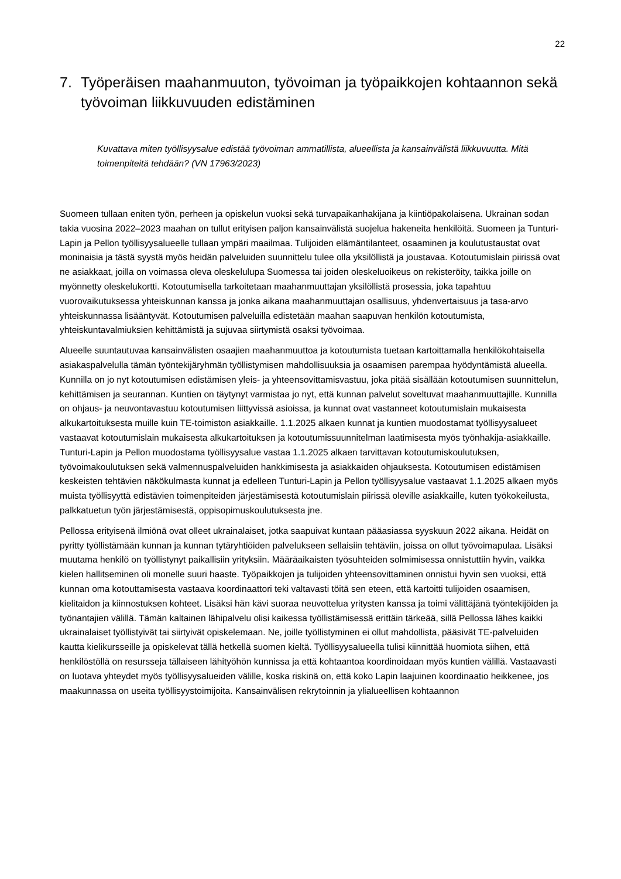22
7. Työperäisen maahanmuuton, työvoiman ja työpaikkojen kohtaannon sekä työvoiman liikkuvuuden edistäminen
Kuvattava miten työllisyysalue edistää työvoiman ammatillista, alueellista ja kansainvälistä liikkuvuutta. Mitä toimenpiteitä tehdään? (VN 17963/2023)
Suomeen tullaan eniten työn, perheen ja opiskelun vuoksi sekä turvapaikanhakijana ja kiintiöpakolaisena. Ukrainan sodan takia vuosina 2022–2023 maahan on tullut erityisen paljon kansainvälistä suojelua hakeneita henkilöitä. Suomeen ja Tunturi-Lapin ja Pellon työllisyysalueelle tullaan ympäri maailmaa. Tulijoiden elämäntilanteet, osaaminen ja koulutustaustat ovat moninaisia ja tästä syystä myös heidän palveluiden suunnittelu tulee olla yksilöllistä ja joustavaa. Kotoutumislain piirissä ovat ne asiakkaat, joilla on voimassa oleva oleskelulupa Suomessa tai joiden oleskeluoikeus on rekisteröity, taikka joille on myönnetty oleskelukortti. Kotoutumisella tarkoitetaan maahanmuuttajan yksilöllistä prosessia, joka tapahtuu vuorovaikutuksessa yhteiskunnan kanssa ja jonka aikana maahanmuuttajan osallisuus, yhdenvertaisuus ja tasa-arvo yhteiskunnassa lisääntyvät. Kotoutumisen palveluilla edistetään maahan saapuvan henkilön kotoutumista, yhteiskuntavalmiuksien kehittämistä ja sujuvaa siirtymistä osaksi työvoimaa.
Alueelle suuntautuvaa kansainvälisten osaajien maahanmuuttoa ja kotoutumista tuetaan kartoittamalla henkilökohtaisella asiakaspalvelulla tämän työntekijäryhmän työllistymisen mahdollisuuksia ja osaamisen parempaa hyödyntämistä alueella. Kunnilla on jo nyt kotoutumisen edistämisen yleis- ja yhteensovittamisvastuu, joka pitää sisällään kotoutumisen suunnittelun, kehittämisen ja seurannan. Kuntien on täytynyt varmistaa jo nyt, että kunnan palvelut soveltuvat maahanmuuttajille. Kunnilla on ohjaus- ja neuvontavastuu kotoutumisen liittyvissä asioissa, ja kunnat ovat vastanneet kotoutumislain mukaisesta alkukartoituksesta muille kuin TE-toimiston asiakkaille. 1.1.2025 alkaen kunnat ja kuntien muodostamat työllisyysalueet vastaavat kotoutumislain mukaisesta alkukartoituksen ja kotoutumissuunnitelman laatimisesta myös työnhakija-asiakkaille. Tunturi-Lapin ja Pellon muodostama työllisyysalue vastaa 1.1.2025 alkaen tarvittavan kotoutumiskoulutuksen, työvoimakoulutuksen sekä valmennuspalveluiden hankkimisesta ja asiakkaiden ohjauksesta. Kotoutumisen edistämisen keskeisten tehtävien näkökulmasta kunnat ja edelleen Tunturi-Lapin ja Pellon työllisyysalue vastaavat 1.1.2025 alkaen myös muista työllisyyttä edistävien toimenpiteiden järjestämisestä kotoutumislain piirissä oleville asiakkaille, kuten työkokeilusta, palkkatuetun työn järjestämisestä, oppisopimuskoulutuksesta jne.
Pellossa erityisenä ilmiönä ovat olleet ukrainalaiset, jotka saapuivat kuntaan pääasiassa syyskuun 2022 aikana. Heidät on pyritty työllistämään kunnan ja kunnan tytäryhtiöiden palvelukseen sellaisiin tehtäviin, joissa on ollut työvoimapulaa. Lisäksi muutama henkilö on työllistynyt paikallisiin yrityksiin. Määräaikaisten työsuhteiden solmimisessa onnistuttiin hyvin, vaikka kielen hallitseminen oli monelle suuri haaste. Työpaikkojen ja tulijoiden yhteensovittaminen onnistui hyvin sen vuoksi, että kunnan oma kotouttamisesta vastaava koordinaattori teki valtavasti töitä sen eteen, että kartoitti tulijoiden osaamisen, kielitaidon ja kiinnostuksen kohteet. Lisäksi hän kävi suoraa neuvottelua yritysten kanssa ja toimi välittäjänä työntekijöiden ja työnantajien välillä. Tämän kaltainen lähipalvelu olisi kaikessa työllistämisessä erittäin tärkeää, sillä Pellossa lähes kaikki ukrainalaiset työllistyivät tai siirtyivät opiskelemaan. Ne, joille työllistyminen ei ollut mahdollista, pääsivät TE-palveluiden kautta kielikursseille ja opiskelevat tällä hetkellä suomen kieltä. Työllisyysalueella tulisi kiinnittää huomiota siihen, että henkilöstöllä on resursseja tällaiseen lähityöhön kunnissa ja että kohtaantoa koordinoidaan myös kuntien välillä. Vastaavasti on luotava yhteydet myös työllisyysalueiden välille, koska riskinä on, että koko Lapin laajuinen koordinaatio heikkenee, jos maakunnassa on useita työllisyystoimijoita. Kansainvälisen rekrytoinnin ja ylialueellisen kohtaannon